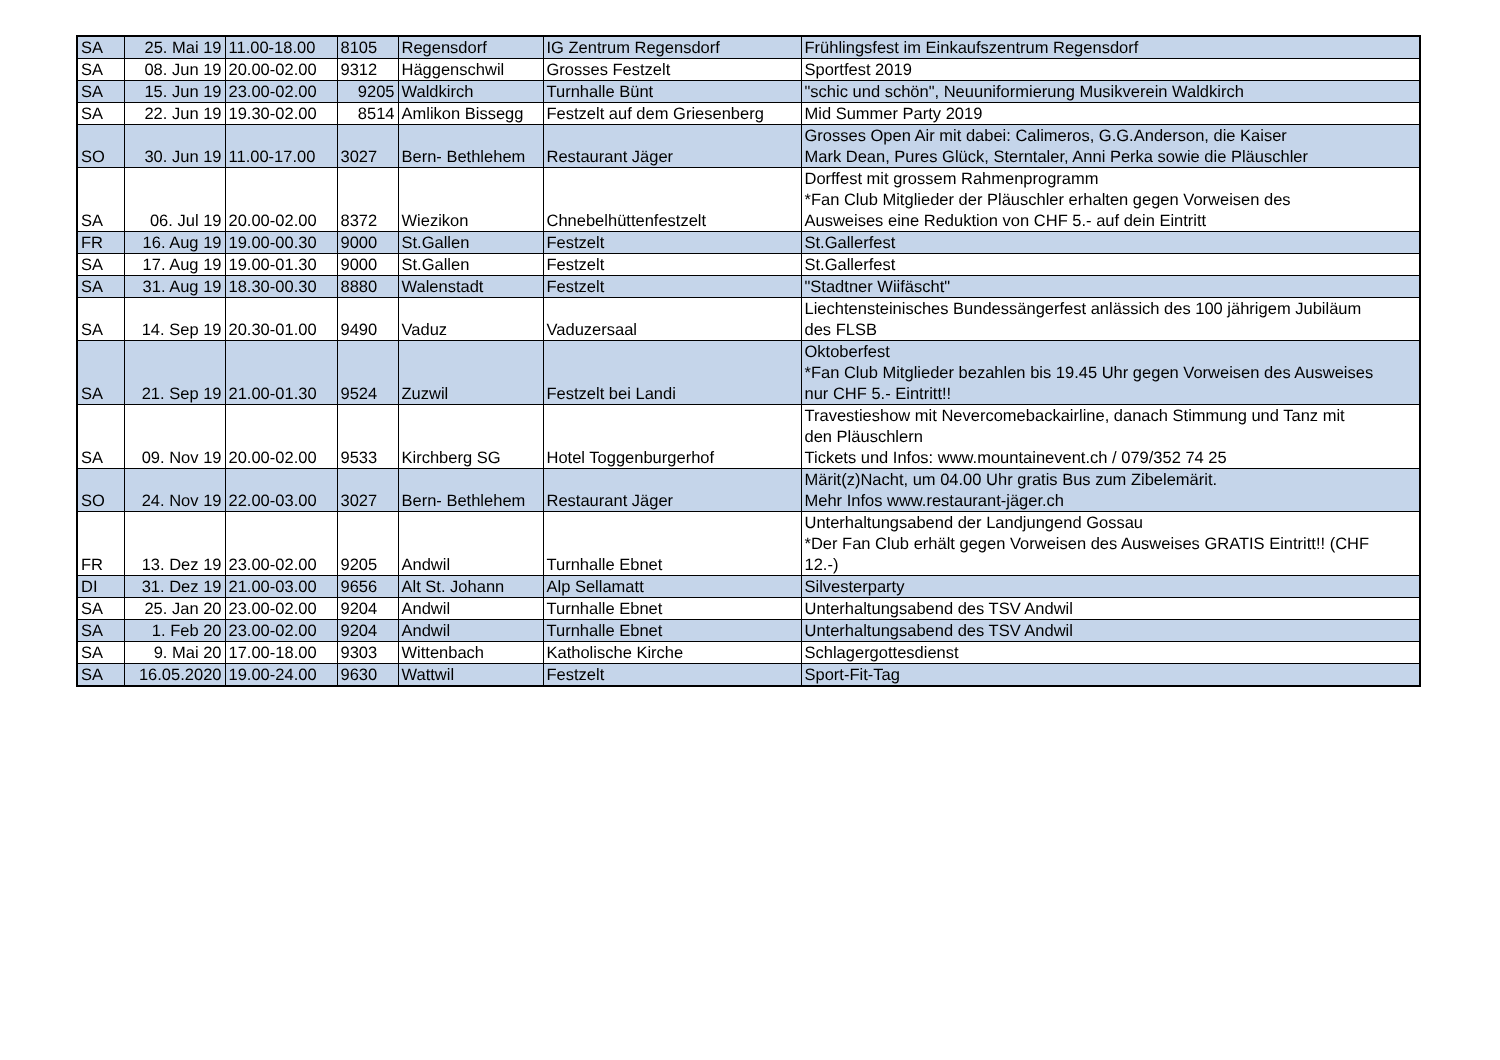| SA | 25. Mai 19 | 11.00-18.00 | 8105 | Regensdorf | IG Zentrum Regensdorf | Frühlingsfest im Einkaufszentrum Regensdorf |
| SA | 08. Jun 19 | 20.00-02.00 | 9312 | Häggenschwil | Grosses Festzelt | Sportfest 2019 |
| SA | 15. Jun 19 | 23.00-02.00 | 9205 | Waldkirch | Turnhalle Bünt | "schic und schön", Neuuniformierung Musikverein Waldkirch |
| SA | 22. Jun 19 | 19.30-02.00 | 8514 | Amlikon Bissegg | Festzelt auf dem Griesenberg | Mid Summer Party 2019 |
| SO | 30. Jun 19 | 11.00-17.00 | 3027 | Bern- Bethlehem | Restaurant Jäger | Grosses Open Air mit dabei: Calimeros, G.G.Anderson, die Kaiser Mark Dean, Pures Glück, Sterntaler, Anni Perka sowie die Pläuschler |
| SA | 06. Jul 19 | 20.00-02.00 | 8372 | Wiezikon | Chnebelhüttenfestzelt | Dorffest mit grossem Rahmenprogramm *Fan Club Mitglieder der Pläuschler erhalten gegen Vorweisen des Ausweises eine Reduktion von CHF 5.- auf dein Eintritt |
| FR | 16. Aug 19 | 19.00-00.30 | 9000 | St.Gallen | Festzelt | St.Gallerfest |
| SA | 17. Aug 19 | 19.00-01.30 | 9000 | St.Gallen | Festzelt | St.Gallerfest |
| SA | 31. Aug 19 | 18.30-00.30 | 8880 | Walenstadt | Festzelt | "Stadtner Wiifäscht" |
| SA | 14. Sep 19 | 20.30-01.00 | 9490 | Vaduz | Vaduzersaal | Liechtensteinisches Bundessängerfest anlässich des 100 jährigem Jubiläum des FLSB |
| SA | 21. Sep 19 | 21.00-01.30 | 9524 | Zuzwil | Festzelt bei Landi | Oktoberfest *Fan Club Mitglieder bezahlen bis 19.45 Uhr gegen Vorweisen des Ausweises nur CHF 5.- Eintritt!! |
| SA | 09. Nov 19 | 20.00-02.00 | 9533 | Kirchberg SG | Hotel Toggenburgerhof | Travestieshow mit Nevercomebackairline, danach Stimmung und Tanz mit den Pläuschlern Tickets und Infos: www.mountainevent.ch / 079/352 74 25 |
| SO | 24. Nov 19 | 22.00-03.00 | 3027 | Bern- Bethlehem | Restaurant Jäger | Märit(z)Nacht, um 04.00 Uhr gratis Bus zum Zibelemärit. Mehr Infos www.restaurant-jäger.ch |
| FR | 13. Dez 19 | 23.00-02.00 | 9205 | Andwil | Turnhalle Ebnet | Unterhaltungsabend der Landjungend Gossau *Der Fan Club erhält gegen Vorweisen des Ausweises GRATIS Eintritt!! (CHF 12.-) |
| DI | 31. Dez 19 | 21.00-03.00 | 9656 | Alt St. Johann | Alp Sellamatt | Silvesterparty |
| SA | 25. Jan 20 | 23.00-02.00 | 9204 | Andwil | Turnhalle Ebnet | Unterhaltungsabend des TSV Andwil |
| SA | 1. Feb 20 | 23.00-02.00 | 9204 | Andwil | Turnhalle Ebnet | Unterhaltungsabend des TSV Andwil |
| SA | 9. Mai 20 | 17.00-18.00 | 9303 | Wittenbach | Katholische Kirche | Schlagergottesdienst |
| SA | 16.05.2020 | 19.00-24.00 | 9630 | Wattwil | Festzelt | Sport-Fit-Tag |